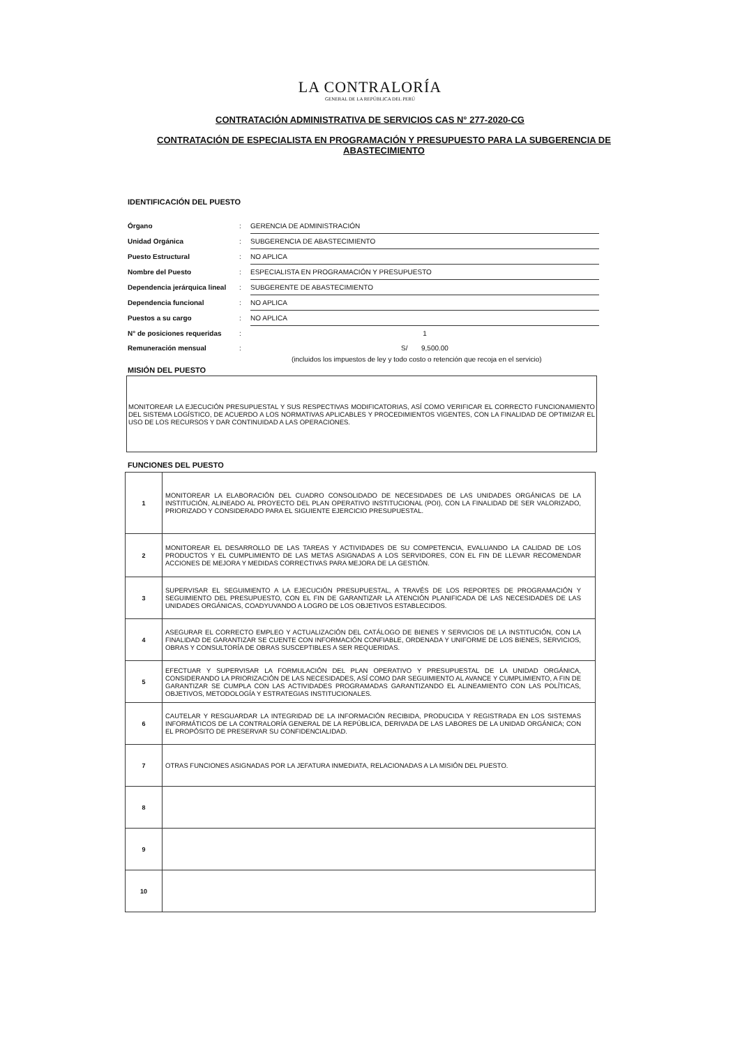LA CONTRALORÍA
GENERAL DE LA REPÚBLICA DEL PERÚ
CONTRATACIÓN ADMINISTRATIVA DE SERVICIOS CAS N° 277-2020-CG
CONTRATACIÓN DE ESPECIALISTA EN PROGRAMACIÓN Y PRESUPUESTO PARA LA SUBGERENCIA DE ABASTECIMIENTO
IDENTIFICACIÓN DEL PUESTO
| Órgano | : | GERENCIA DE ADMINISTRACIÓN |
| Unidad Orgánica | : | SUBGERENCIA DE ABASTECIMIENTO |
| Puesto Estructural | : | NO APLICA |
| Nombre del Puesto | : | ESPECIALISTA EN PROGRAMACIÓN Y PRESUPUESTO |
| Dependencia jerárquica lineal | : | SUBGERENTE DE ABASTECIMIENTO |
| Dependencia funcional | : | NO APLICA |
| Puestos a su cargo | : | NO APLICA |
| N° de posiciones requeridas | : | 1 |
| Remuneración mensual | : | S/ 9,500.00 |
(incluidos los impuestos de ley y todo costo o retención que recoja en el servicio)
MISIÓN DEL PUESTO
MONITOREAR LA EJECUCIÓN PRESUPUESTAL Y SUS RESPECTIVAS MODIFICATORIAS, ASÍ COMO VERIFICAR EL CORRECTO FUNCIONAMIENTO DEL SISTEMA LOGÍSTICO, DE ACUERDO A LOS NORMATIVAS APLICABLES Y PROCEDIMIENTOS VIGENTES, CON LA FINALIDAD DE OPTIMIZAR EL USO DE LOS RECURSOS Y DAR CONTINUIDAD A LAS OPERACIONES.
FUNCIONES DEL PUESTO
| 1 | MONITOREAR LA ELABORACIÓN DEL CUADRO CONSOLIDADO DE NECESIDADES DE LAS UNIDADES ORGÁNICAS DE LA INSTITUCIÓN, ALINEADO AL PROYECTO DEL PLAN OPERATIVO INSTITUCIONAL (POI), CON LA FINALIDAD DE SER VALORIZADO, PRIORIZADO Y CONSIDERADO PARA EL SIGUIENTE EJERCICIO PRESUPUESTAL. |
| 2 | MONITOREAR EL DESARROLLO DE LAS TAREAS Y ACTIVIDADES DE SU COMPETENCIA, EVALUANDO LA CALIDAD DE LOS PRODUCTOS Y EL CUMPLIMIENTO DE LAS METAS ASIGNADAS A LOS SERVIDORES, CON EL FIN DE LLEVAR RECOMENDAR ACCIONES DE MEJORA Y MEDIDAS CORRECTIVAS PARA MEJORA DE LA GESTIÓN. |
| 3 | SUPERVISAR EL SEGUIMIENTO A LA EJECUCIÓN PRESUPUESTAL, A TRAVÉS DE LOS REPORTES DE PROGRAMACIÓN Y SEGUIMIENTO DEL PRESUPUESTO, CON EL FIN DE GARANTIZAR LA ATENCIÓN PLANIFICADA DE LAS NECESIDADES DE LAS UNIDADES ORGÁNICAS, COADYUVANDO A LOGRO DE LOS OBJETIVOS ESTABLECIDOS. |
| 4 | ASEGURAR EL CORRECTO EMPLEO Y ACTUALIZACIÓN DEL CATÁLOGO DE BIENES Y SERVICIOS DE LA INSTITUCIÓN, CON LA FINALIDAD DE GARANTIZAR SE CUENTE CON INFORMACIÓN CONFIABLE, ORDENADA Y UNIFORME DE LOS BIENES, SERVICIOS, OBRAS Y CONSULTORÍA DE OBRAS SUSCEPTIBLES A SER REQUERIDAS. |
| 5 | EFECTUAR Y SUPERVISAR LA FORMULACIÓN DEL PLAN OPERATIVO Y PRESUPUESTAL DE LA UNIDAD ORGÁNICA, CONSIDERANDO LA PRIORIZACIÓN DE LAS NECESIDADES, ASÍ COMO DAR SEGUIMIENTO AL AVANCE Y CUMPLIMIENTO, A FIN DE GARANTIZAR SE CUMPLA CON LAS ACTIVIDADES PROGRAMADAS GARANTIZANDO EL ALINEAMIENTO CON LAS POLÍTICAS, OBJETIVOS, METODOLOGÍA Y ESTRATEGIAS INSTITUCIONALES. |
| 6 | CAUTELAR Y RESGUARDAR LA INTEGRIDAD DE LA INFORMACIÓN RECIBIDA, PRODUCIDA Y REGISTRADA EN LOS SISTEMAS INFORMÁTICOS DE LA CONTRALORÍA GENERAL DE LA REPÚBLICA, DERIVADA DE LAS LABORES DE LA UNIDAD ORGÁNICA; CON EL PROPÓSITO DE PRESERVAR SU CONFIDENCIALIDAD. |
| 7 | OTRAS FUNCIONES ASIGNADAS POR LA JEFATURA INMEDIATA, RELACIONADAS A LA MISIÓN DEL PUESTO. |
| 8 | |
| 9 | |
| 10 | |